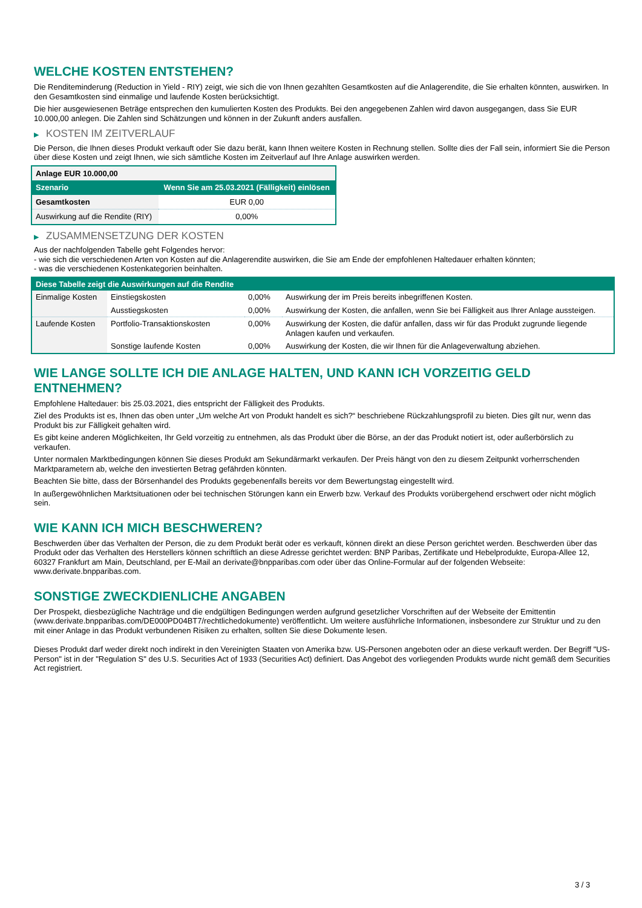WELCHE KOSTEN ENTSTEHEN?
Die Renditeminderung (Reduction in Yield - RIY) zeigt, wie sich die von Ihnen gezahlten Gesamtkosten auf die Anlagerendite, die Sie erhalten könnten, auswirken. In den Gesamtkosten sind einmalige und laufende Kosten berücksichtigt.
Die hier ausgewiesenen Beträge entsprechen den kumulierten Kosten des Produkts. Bei den angegebenen Zahlen wird davon ausgegangen, dass Sie EUR 10.000,00 anlegen. Die Zahlen sind Schätzungen und können in der Zukunft anders ausfallen.
▶ KOSTEN IM ZEITVERLAUF
Die Person, die Ihnen dieses Produkt verkauft oder Sie dazu berät, kann Ihnen weitere Kosten in Rechnung stellen. Sollte dies der Fall sein, informiert Sie die Person über diese Kosten und zeigt Ihnen, wie sich sämtliche Kosten im Zeitverlauf auf Ihre Anlage auswirken werden.
| Anlage EUR 10.000,00 | |
| Szenario | Wenn Sie am 25.03.2021 (Fälligkeit) einlösen |
| Gesamtkosten | EUR 0,00 |
| Auswirkung auf die Rendite (RIY) | 0,00% |
▶ ZUSAMMENSETZUNG DER KOSTEN
Aus der nachfolgenden Tabelle geht Folgendes hervor:
- wie sich die verschiedenen Arten von Kosten auf die Anlagerendite auswirken, die Sie am Ende der empfohlenen Haltedauer erhalten könnten;
- was die verschiedenen Kostenkategorien beinhalten.
| Diese Tabelle zeigt die Auswirkungen auf die Rendite | | | |
| --- | --- | --- | --- |
| Einmalige Kosten | Einstiegskosten | 0,00% | Auswirkung der im Preis bereits inbegriffenen Kosten. |
| | Ausstiegskosten | 0,00% | Auswirkung der Kosten, die anfallen, wenn Sie bei Fälligkeit aus Ihrer Anlage aussteigen. |
| Laufende Kosten | Portfolio-Transaktionskosten | 0,00% | Auswirkung der Kosten, die dafür anfallen, dass wir für das Produkt zugrunde liegende Anlagen kaufen und verkaufen. |
| | Sonstige laufende Kosten | 0,00% | Auswirkung der Kosten, die wir Ihnen für die Anlageverwaltung abziehen. |
WIE LANGE SOLLTE ICH DIE ANLAGE HALTEN, UND KANN ICH VORZEITIG GELD ENTNEHMEN?
Empfohlene Haltedauer: bis 25.03.2021, dies entspricht der Fälligkeit des Produkts.
Ziel des Produkts ist es, Ihnen das oben unter „Um welche Art von Produkt handelt es sich?“ beschriebene Rückzahlungsprofil zu bieten. Dies gilt nur, wenn das Produkt bis zur Fälligkeit gehalten wird.
Es gibt keine anderen Möglichkeiten, Ihr Geld vorzeitig zu entnehmen, als das Produkt über die Börse, an der das Produkt notiert ist, oder außerbörslich zu verkaufen.
Unter normalen Marktbedingungen können Sie dieses Produkt am Sekundärmarkt verkaufen. Der Preis hängt von den zu diesem Zeitpunkt vorherrschenden Marktparametern ab, welche den investierten Betrag gefährden könnten.
Beachten Sie bitte, dass der Börsenhandel des Produkts gegebenenfalls bereits vor dem Bewertungstag eingestellt wird.
In außergewöhnlichen Marktsituationen oder bei technischen Störungen kann ein Erwerb bzw. Verkauf des Produkts vorübergehend erschwert oder nicht möglich sein.
WIE KANN ICH MICH BESCHWEREN?
Beschwerden über das Verhalten der Person, die zu dem Produkt berät oder es verkauft, können direkt an diese Person gerichtet werden. Beschwerden über das Produkt oder das Verhalten des Herstellers können schriftlich an diese Adresse gerichtet werden: BNP Paribas, Zertifikate und Hebelprodukte, Europa-Allee 12, 60327 Frankfurt am Main, Deutschland, per E-Mail an derivate@bnpparibas.com oder über das Online-Formular auf der folgenden Webseite: www.derivate.bnpparibas.com.
SONSTIGE ZWECKDIENLICHE ANGABEN
Der Prospekt, diesbezügliche Nachträge und die endgültigen Bedingungen werden aufgrund gesetzlicher Vorschriften auf der Webseite der Emittentin (www.derivate.bnpparibas.com/DE000PD04BT7/rechtlichedokumente) veröffentlicht. Um weitere ausführliche Informationen, insbesondere zur Struktur und zu den mit einer Anlage in das Produkt verbundenen Risiken zu erhalten, sollten Sie diese Dokumente lesen.
Dieses Produkt darf weder direkt noch indirekt in den Vereinigten Staaten von Amerika bzw. US-Personen angeboten oder an diese verkauft werden. Der Begriff "US-Person" ist in der "Regulation S" des U.S. Securities Act of 1933 (Securities Act) definiert. Das Angebot des vorliegenden Produkts wurde nicht gemäß dem Securities Act registriert.
3 / 3